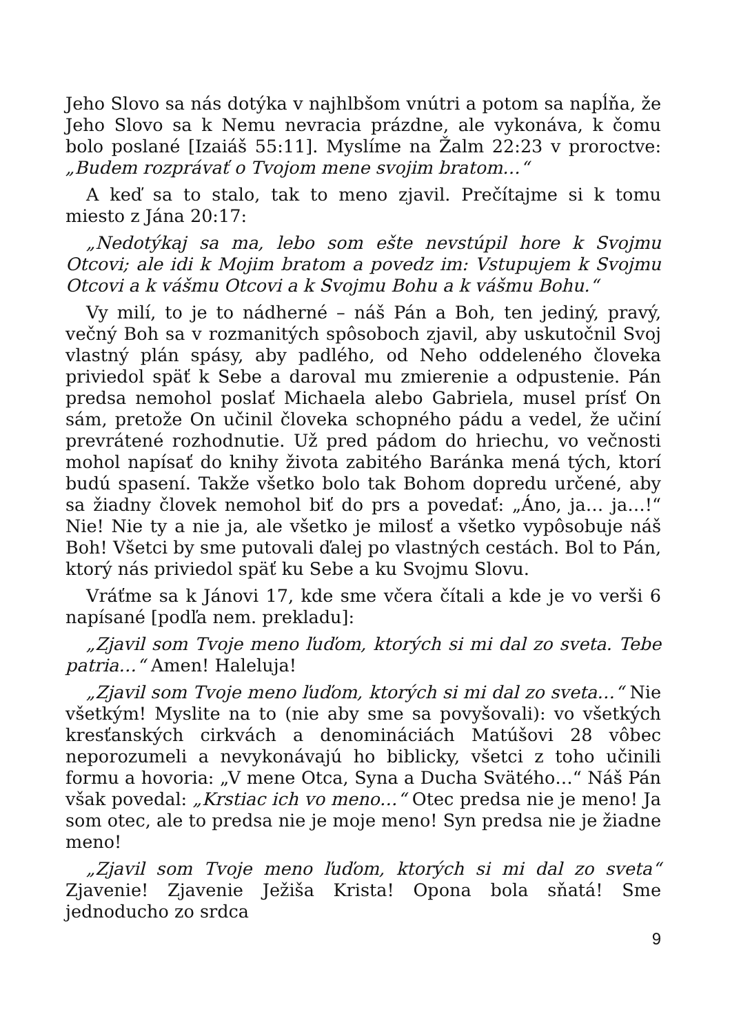Jeho Slovo sa nás dotýka v najhlbšom vnútri a potom sa napĺňa, že Jeho Slovo sa k Nemu nevracia prázdne, ale vykonáva, k čomu bolo poslané [Izaiáš 55:11]. Myslíme na Žalm 22:23 v proroctve: „Budem rozprávať o Tvojom mene svojim bratom…“
A keď sa to stalo, tak to meno zjavil. Prečítajme si k tomu miesto z Jána 20:17:
„Nedotýkaj sa ma, lebo som ešte nevstúpil hore k Svojmu Otcovi; ale idi k Mojim bratom a povedz im: Vstupujem k Svojmu Otcovi a k vášmu Otcovi a k Svojmu Bohu a k vášmu Bohu.“
Vy milí, to je to nádherné – náš Pán a Boh, ten jediný, pravý, večný Boh sa v rozmanitých spôsoboch zjavil, aby uskutočnil Svoj vlastný plán spásy, aby padlého, od Neho oddeleného človeka priviedol späť k Sebe a daroval mu zmierenie a odpustenie. Pán predsa nemohol poslať Michaela alebo Gabriela, musel prísť On sám, pretože On učinil človeka schopného pádu a vedel, že učiní prevrátené rozhodnutie. Už pred pádom do hriechu, vo večnosti mohol napísať do knihy života zabitého Baránka mená tých, ktorí budú spasení. Takže všetko bolo tak Bohom dopredu určené, aby sa žiadny človek nemohol biť do prs a povedať: „Áno, ja… ja…!“ Nie! Nie ty a nie ja, ale všetko je milosť a všetko vypôsobuje náš Boh! Všetci by sme putovali ďalej po vlastných cestách. Bol to Pán, ktorý nás priviedol späť ku Sebe a ku Svojmu Slovu.
Vráťme sa k Jánovi 17, kde sme včera čítali a kde je vo verši 6 napísané [podľa nem. prekladu]:
„Zjavil som Tvoje meno ľuďom, ktorých si mi dal zo sveta. Tebe patria…“ Amen! Haleluja!
„Zjavil som Tvoje meno ľuďom, ktorých si mi dal zo sveta…“ Nie všetkým! Myslite na to (nie aby sme sa povyšovali): vo všetkých kresťanských cirkvách a denomináciách Matúšovi 28 vôbec neporozumeli a nevykonávajú ho biblicky, všetci z toho učinili formu a hovoria: „V mene Otca, Syna a Ducha Svätého…“ Náš Pán však povedal: „Krstiac ich vo meno…“ Otec predsa nie je meno! Ja som otec, ale to predsa nie je moje meno! Syn predsa nie je žiadne meno!
„Zjavil som Tvoje meno ľuďom, ktorých si mi dal zo sveta“ Zjavenie! Zjavenie Ježiša Krista! Opona bola sňatá! Sme jednoducho zo srdca
9